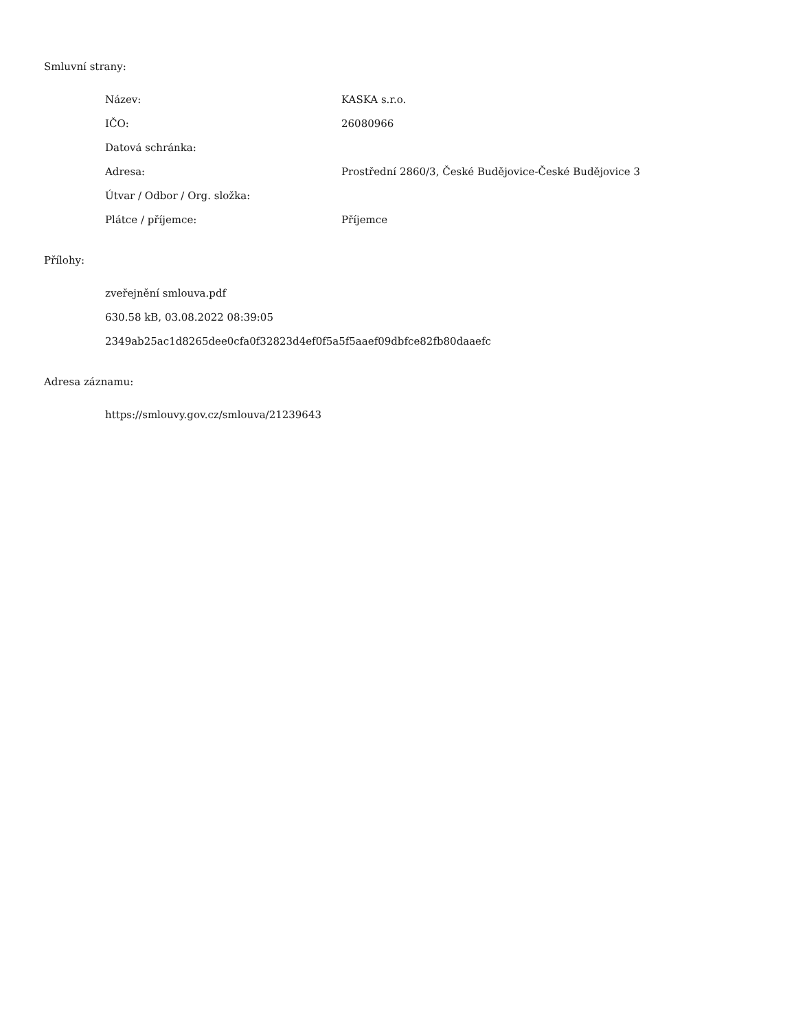Smluvní strany:
| Název: | KASKA s.r.o. |
| IČO: | 26080966 |
| Datová schránka: | |
| Adresa: | Prostřední 2860/3, České Budějovice-České Budějovice 3 |
| Útvar / Odbor / Org. složka: | |
| Plátce / příjemce: | Příjemce |
Přílohy:
zveřejnění smlouva.pdf
630.58 kB, 03.08.2022 08:39:05
2349ab25ac1d8265dee0cfa0f32823d4ef0f5a5f5aaef09dbfce82fb80daaefc
Adresa záznamu:
https://smlouvy.gov.cz/smlouva/21239643